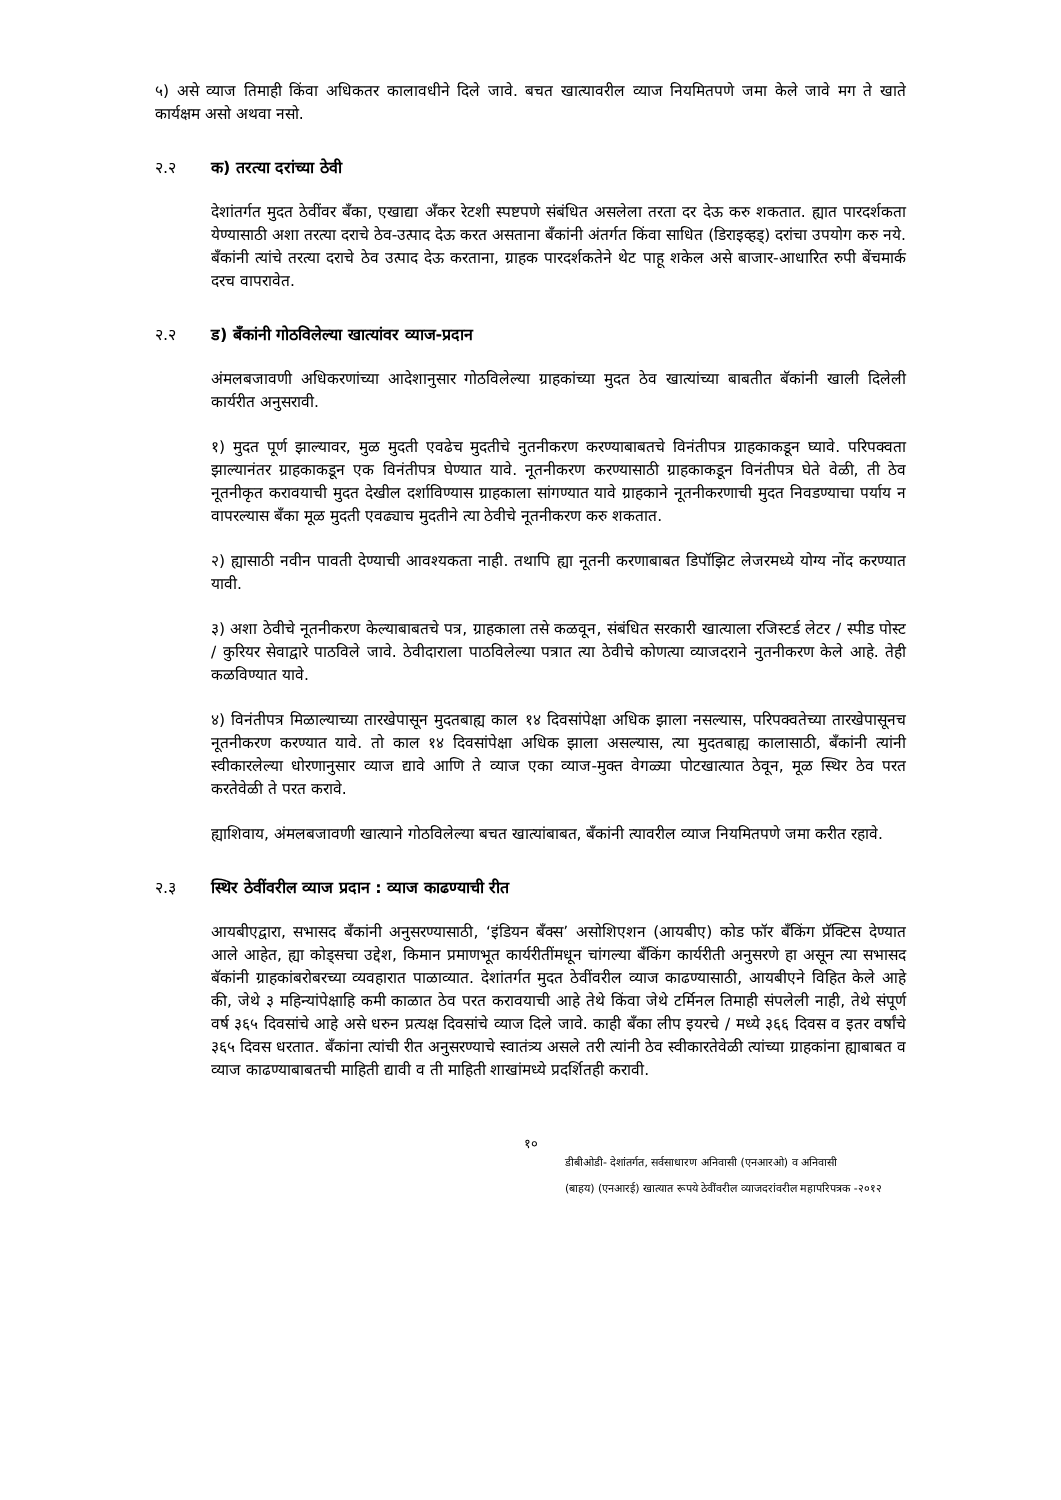५) असे व्याज तिमाही किंवा अधिकतर कालावधीने दिले जावे. बचत खात्यावरील व्याज नियमितपणे जमा केले जावे मग ते खाते कार्यक्षम असो अथवा नसो.
२.२ क) तरत्या दरांच्या ठेवी
देशांतर्गत मुदत ठेवींवर बँका, एखाद्या अँकर रेटशी स्पष्टपणे संबंधित असलेला तरता दर देऊ करु शकतात. ह्यात पारदर्शकता येण्यासाठी अशा तरत्या दराचे ठेव-उत्पाद देऊ करत असताना बँकांनी अंतर्गत किंवा साधित (डिराइव्हड्) दरांचा उपयोग करु नये. बँकांनी त्यांचे तरत्या दराचे ठेव उत्पाद देऊ करताना, ग्राहक पारदर्शकतेने थेट पाहू शकेल असे बाजार-आधारित रुपी बेंचमार्क दरच वापरावेत.
२.२ ड) बँकांनी गोठविलेल्या खात्यांवर व्याज-प्रदान
अंमलबजावणी अधिकरणांच्या आदेशानुसार गोठविलेल्या ग्राहकांच्या मुदत ठेव खात्यांच्या बाबतीत बॅकांनी खाली दिलेली कार्यरीत अनुसरावी.
१) मुदत पूर्ण झाल्यावर, मुळ मुदती एवढेच मुदतीचे नुतनीकरण करण्याबाबतचे विनंतीपत्र ग्राहकाकडून घ्यावे. परिपक्वता झाल्यानंतर ग्राहकाकडून एक विनंतीपत्र घेण्यात यावे. नूतनीकरण करण्यासाठी ग्राहकाकडून विनंतीपत्र घेते वेळी, ती ठेव नूतनीकृत करावयाची मुदत देखील दर्शाविण्यास ग्राहकाला सांगण्यात यावे ग्राहकाने नूतनीकरणाची मुदत निवडण्याचा पर्याय न वापरल्यास बँका मूळ मुदती एवढ्याच मुदतीने त्या ठेवीचे नूतनीकरण करु शकतात.
२) ह्यासाठी नवीन पावती देण्याची आवश्यकता नाही. तथापि ह्या नूतनी करणाबाबत डिपॉझिट लेजरमध्ये योग्य नोंद करण्यात यावी.
३) अशा ठेवीचे नूतनीकरण केल्याबाबतचे पत्र, ग्राहकाला तसे कळवून, संबंधित सरकारी खात्याला रजिस्टर्ड लेटर / स्पीड पोस्ट / कुरियर सेवाद्वारे पाठविले जावे. ठेवीदाराला पाठविलेल्या पत्रात त्या ठेवीचे कोणत्या व्याजदराने नुतनीकरण केले आहे. तेही कळविण्यात यावे.
४) विनंतीपत्र मिळाल्याच्या तारखेपासून मुदतबाह्य काल १४ दिवसांपेक्षा अधिक झाला नसल्यास, परिपक्वतेच्या तारखेपासूनच नूतनीकरण करण्यात यावे. तो काल १४ दिवसांपेक्षा अधिक झाला असल्यास, त्या मुदतबाह्य कालासाठी, बँकांनी त्यांनी स्वीकारलेल्या धोरणानुसार व्याज द्यावे आणि ते व्याज एका व्याज-मुक्त वेगळ्या पोटखात्यात ठेवून, मूळ स्थिर ठेव परत करतेवेळी ते परत करावे.
ह्याशिवाय, अंमलबजावणी खात्याने गोठविलेल्या बचत खात्यांबाबत, बँकांनी त्यावरील व्याज नियमितपणे जमा करीत रहावे.
२.३ स्थिर ठेवींवरील व्याज प्रदान : व्याज काढण्याची रीत
आयबीएद्वारा, सभासद बँकांनी अनुसरण्यासाठी, ‘इंडियन बँक्स’ असोशिएशन (आयबीए) कोड फॉर बँकिंग प्रॅक्टिस देण्यात आले आहेत, ह्या कोड्सचा उद्देश, किमान प्रमाणभूत कार्यरीतींमधून चांगल्या बँकिंग कार्यरीती अनुसरणे हा असून त्या सभासद बॅकांनी ग्राहकांबरोबरच्या व्यवहारात पाळाव्यात. देशांतर्गत मुदत ठेवींवरील व्याज काढण्यासाठी, आयबीएने विहित केले आहे की, जेथे ३ महिन्यांपेक्षाहि कमी काळात ठेव परत करावयाची आहे तेथे किंवा जेथे टर्मिनल तिमाही संपलेली नाही, तेथे संपूर्ण वर्ष ३६५ दिवसांचे आहे असे धरुन प्रत्यक्ष दिवसांचे व्याज दिले जावे. काही बँका लीप इयरचे / मध्ये ३६६ दिवस व इतर वर्षांचे ३६५ दिवस धरतात. बँकांना त्यांची रीत अनुसरण्याचे स्वातंत्र्य असले तरी त्यांनी ठेव स्वीकारतेवेळी त्यांच्या ग्राहकांना ह्याबाबत व व्याज काढण्याबाबतची माहिती द्यावी व ती माहिती शाखांमध्ये प्रदर्शितही करावी.
१०
डीबीओडी- देशांतर्गत, सर्वसाधारण अनिवासी (एनआरओ) व अनिवासी
(बाहय) (एनआरई) खात्यात रूपये ठेवींवरील व्याजदरांवरील महापरिपत्रक -२०१२